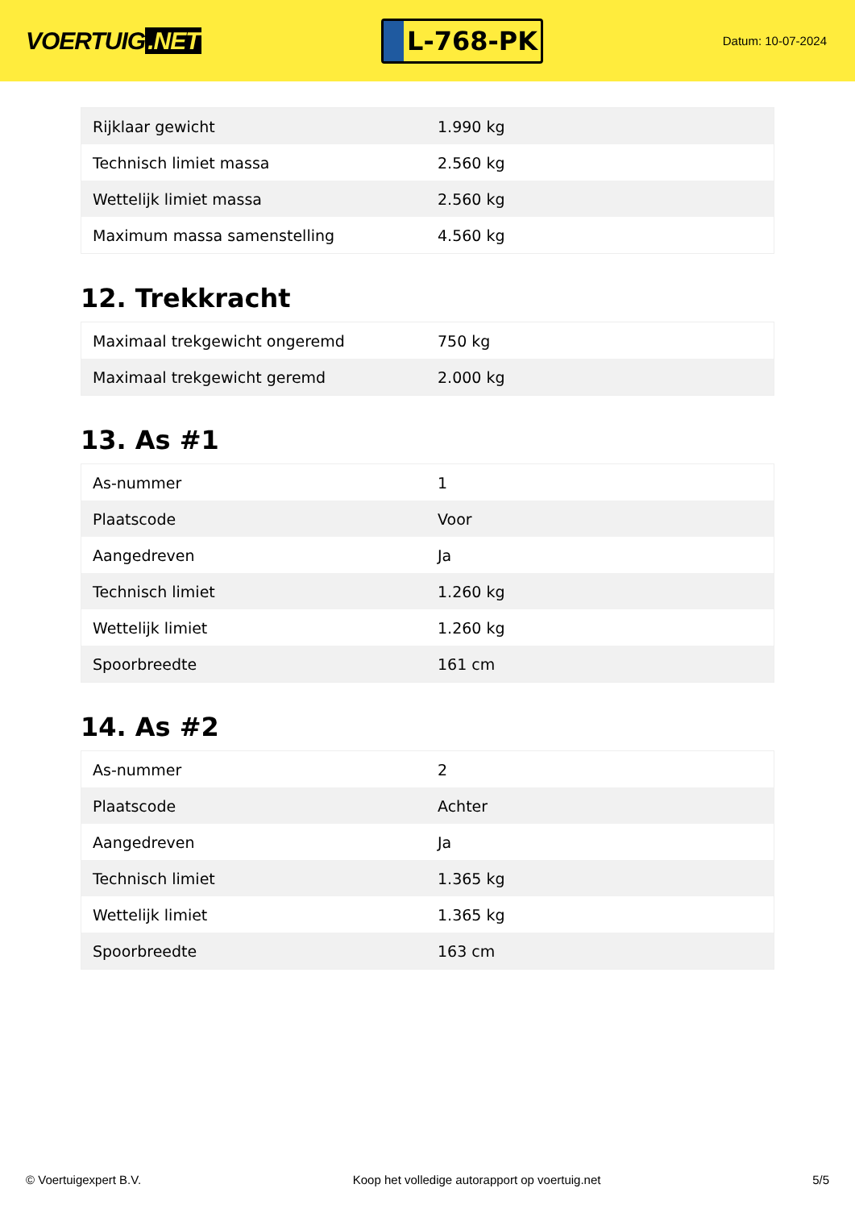VOERTUIG.NET
L-768-PK
Datum: 10-07-2024
| Rijklaar gewicht | 1.990 kg |
| Technisch limiet massa | 2.560 kg |
| Wettelijk limiet massa | 2.560 kg |
| Maximum massa samenstelling | 4.560 kg |
12. Trekkracht
| Maximaal trekgewicht ongeremd | 750 kg |
| Maximaal trekgewicht geremd | 2.000 kg |
13. As #1
| As-nummer | 1 |
| Plaatscode | Voor |
| Aangedreven | Ja |
| Technisch limiet | 1.260 kg |
| Wettelijk limiet | 1.260 kg |
| Spoorbreedte | 161 cm |
14. As #2
| As-nummer | 2 |
| Plaatscode | Achter |
| Aangedreven | Ja |
| Technisch limiet | 1.365 kg |
| Wettelijk limiet | 1.365 kg |
| Spoorbreedte | 163 cm |
© Voertuigexpert B.V. Koop het volledige autorapport op voertuig.net 5/5